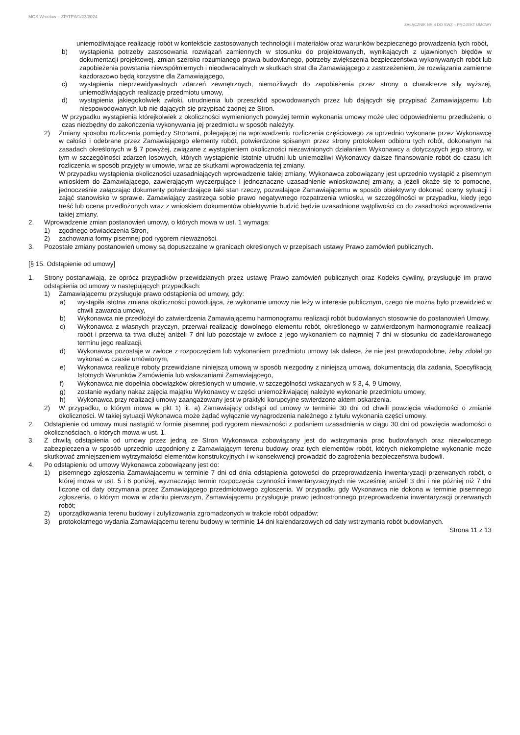MCS Wrocław – ZP/TPW1/23/2024
ZAŁĄCZNIK NR 4 DO SWZ – PROJEKT UMOWY
uniemożliwiające realizację robót w kontekście zastosowanych technologii i materiałów oraz warunków bezpiecznego prowadzenia tych robót,
b) wystąpienia potrzeby zastosowania rozwiązań zamiennych w stosunku do projektowanych, wynikających z ujawnionych błędów w dokumentacji projektowej, zmian szeroko rozumianego prawa budowlanego, potrzeby zwiększenia bezpieczeństwa wykonywanych robót lub zapobieżenia powstania niewspółmiernych i nieodwracalnych w skutkach strat dla Zamawiającego z zastrzeżeniem, że rozwiązania zamienne każdorazowo będą korzystne dla Zamawiającego,
c) wystąpienia nieprzewidywalnych zdarzeń zewnętrznych, niemożliwych do zapobieżenia przez strony o charakterze siły wyższej, uniemożliwiających realizację przedmiotu umowy,
d) wystąpienia jakiegokolwiek zwłoki, utrudnienia lub przeszkód spowodowanych przez lub dających się przypisać Zamawiającemu lub niespowodowanych lub nie dających się przypisać żadnej ze Stron.
W przypadku wystąpienia którejkolwiek z okoliczności wymienionych powyżej termin wykonania umowy może ulec odpowiedniemu przedłużeniu o czas niezbędny do zakończenia wykonywania jej przedmiotu w sposób należyty.
2) Zmiany sposobu rozliczenia pomiędzy Stronami, polegającej na wprowadzeniu rozliczenia częściowego za uprzednio wykonane przez Wykonawcę w całości i odebrane przez Zamawiającego elementy robót, potwierdzone spisanym przez strony protokołem odbioru tych robót, dokonanym na zasadach określonych w § 7 powyżej, związane z wystąpieniem okoliczności niezawinionych działaniem Wykonawcy a dotyczących jego strony, w tym w szczególności zdarzeń losowych, których wystąpienie istotnie utrudni lub uniemożliwi Wykonawcy dalsze finansowanie robót do czasu ich rozliczenia w sposób przyjęty w umowie, wraz ze skutkami wprowadzenia tej zmiany.
W przypadku wystąpienia okoliczności uzasadniających wprowadzenie takiej zmiany, Wykonawca zobowiązany jest uprzednio wystąpić z pisemnym wnioskiem do Zamawiającego, zawierającym wyczerpujące i jednoznaczne uzasadnienie wnioskowanej zmiany, a jeżeli okaże się to pomocne, jednocześnie załączając dokumenty potwierdzające taki stan rzeczy, pozwalające Zamawiającemu w sposób obiektywny dokonać oceny sytuacji i zająć stanowisko w sprawie. Zamawiający zastrzega sobie prawo negatywnego rozpatrzenia wniosku, w szczególności w przypadku, kiedy jego treść lub ocena przedłożonych wraz z wnioskiem dokumentów obiektywnie budzić będzie uzasadnione wątpliwości co do zasadności wprowadzenia takiej zmiany.
2. Wprowadzenie zmian postanowień umowy, o których mowa w ust. 1 wymaga:
1) zgodnego oświadczenia Stron,
2) zachowania formy pisemnej pod rygorem nieważności.
3. Pozostałe zmiany postanowień umowy są dopuszczalne w granicach określonych w przepisach ustawy Prawo zamówień publicznych.
[§ 15. Odstąpienie od umowy]
1. Strony postanawiają, że oprócz przypadków przewidzianych przez ustawę Prawo zamówień publicznych oraz Kodeks cywilny, przysługuje im prawo odstąpienia od umowy w następujących przypadkach:
1) Zamawiającemu przysługuje prawo odstąpienia od umowy, gdy:
a) wystąpiła istotna zmiana okoliczności powodująca, że wykonanie umowy nie leży w interesie publicznym, czego nie można było przewidzieć w chwili zawarcia umowy,
b) Wykonawca nie przedłożył do zatwierdzenia Zamawiającemu harmonogramu realizacji robót budowlanych stosownie do postanowień Umowy,
c) Wykonawca z własnych przyczyn, przerwał realizację dowolnego elementu robót, określonego w zatwierdzonym harmonogramie realizacji robót i przerwa ta trwa dłużej aniżeli 7 dni lub pozostaje w zwłoce z jego wykonaniem co najmniej 7 dni w stosunku do zadeklarowanego terminu jego realizacji,
d) Wykonawca pozostaje w zwłoce z rozpoczęciem lub wykonaniem przedmiotu umowy tak dalece, że nie jest prawdopodobne, żeby zdołał go wykonać w czasie umówionym,
e) Wykonawca realizuje roboty przewidziane niniejszą umową w sposób niezgodny z niniejszą umową, dokumentacją dla zadania, Specyfikacją Istotnych Warunków Zamówienia lub wskazaniami Zamawiającego,
f) Wykonawca nie dopełnia obowiązków określonych w umowie, w szczególności wskazanych w § 3, 4, 9 Umowy,
g) zostanie wydany nakaz zajęcia majątku Wykonawcy w części uniemożliwiającej należyte wykonanie przedmiotu umowy,
h) Wykonawca przy realizacji umowy zaangażowany jest w praktyki korupcyjne stwierdzone aktem oskarżenia.
2) W przypadku, o którym mowa w pkt 1) lit. a) Zamawiający odstąpi od umowy w terminie 30 dni od chwili powzięcia wiadomości o zmianie okoliczności. W takiej sytuacji Wykonawca może żądać wyłącznie wynagrodzenia należnego z tytułu wykonania części umowy.
2. Odstąpienie od umowy musi nastąpić w formie pisemnej pod rygorem nieważności z podaniem uzasadnienia w ciągu 30 dni od powzięcia wiadomości o okolicznościach, o których mowa w ust. 1.
3. Z chwilą odstąpienia od umowy przez jedną ze Stron Wykonawca zobowiązany jest do wstrzymania prac budowlanych oraz niezwłocznego zabezpieczenia w sposób uprzednio uzgodniony z Zamawiającym terenu budowy oraz tych elementów robót, których niekompletne wykonanie może skutkować zmniejszeniem wytrzymałości elementów konstrukcyjnych i w konsekwencji prowadzić do zagrożenia bezpieczeństwa budowli.
4. Po odstąpieniu od umowy Wykonawca zobowiązany jest do:
1) pisemnego zgłoszenia Zamawiającemu w terminie 7 dni od dnia odstąpienia gotowości do przeprowadzenia inwentaryzacji przerwanych robót, o której mowa w ust. 5 i 6 poniżej, wyznaczając termin rozpoczęcia czynności inwentaryzacyjnych nie wcześniej aniżeli 3 dni i nie później niż 7 dni liczone od daty otrzymania przez Zamawiającego przedmiotowego zgłoszenia. W przypadku gdy Wykonawca nie dokona w terminie pisemnego zgłoszenia, o którym mowa w zdaniu pierwszym, Zamawiającemu przysługuje prawo jednostronnego przeprowadzenia inwentaryzacji przerwanych robót;
2) uporządkowania terenu budowy i zutylizowania zgromadzonych w trakcie robót odpadów;
3) protokolarnego wydania Zamawiającemu terenu budowy w terminie 14 dni kalendarzowych od daty wstrzymania robót budowlanych.
Strona 11 z 13